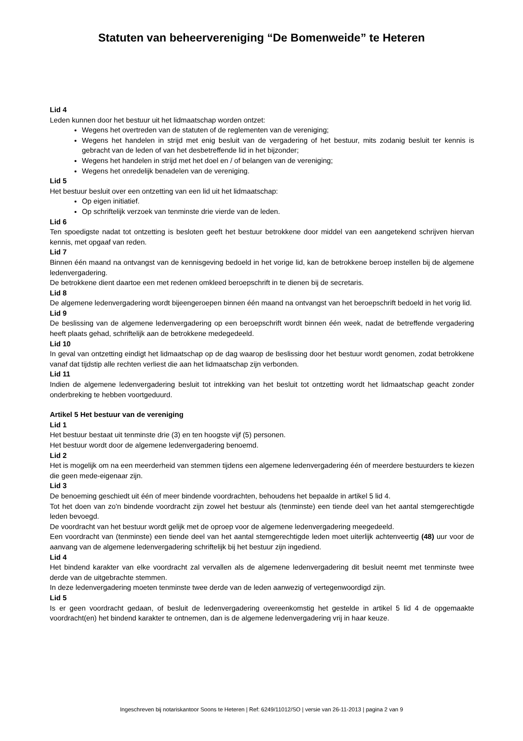Statuten van beheervereniging “De Bomenweide” te Heteren
Lid 4
Leden kunnen door het bestuur uit het lidmaatschap worden ontzet:
Wegens het overtreden van de statuten of de reglementen van de vereniging;
Wegens het handelen in strijd met enig besluit van de vergadering of het bestuur, mits zodanig besluit ter kennis is gebracht van de leden of van het desbetreffende lid in het bijzonder;
Wegens het handelen in strijd met het doel en / of belangen van de vereniging;
Wegens het onredelijk benadelen van de vereniging.
Lid 5
Het bestuur besluit over een ontzetting van een lid uit het lidmaatschap:
Op eigen initiatief.
Op schriftelijk verzoek van tenminste drie vierde van de leden.
Lid 6
Ten spoedigste nadat tot ontzetting is besloten geeft het bestuur betrokkene door middel van een aangetekend schrijven hiervan kennis, met opgaaf van reden.
Lid 7
Binnen één maand na ontvangst van de kennisgeving bedoeld in het vorige lid, kan de betrokkene beroep instellen bij de algemene ledenvergadering.
De betrokkene dient daartoe een met redenen omkleed beroepschrift in te dienen bij de secretaris.
Lid 8
De algemene ledenvergadering wordt bijeengeroepen binnen één maand na ontvangst van het beroepschrift bedoeld in het vorig lid.
Lid 9
De beslissing van de algemene ledenvergadering op een beroepschrift wordt binnen één week, nadat de betreffende vergadering heeft plaats gehad, schriftelijk aan de betrokkene medegedeeld.
Lid 10
In geval van ontzetting eindigt het lidmaatschap op de dag waarop de beslissing door het bestuur wordt genomen, zodat betrokkene vanaf dat tijdstip alle rechten verliest die aan het lidmaatschap zijn verbonden.
Lid 11
Indien de algemene ledenvergadering besluit tot intrekking van het besluit tot ontzetting wordt het lidmaatschap geacht zonder onderbreking te hebben voortgeduurd.
Artikel 5 Het bestuur van de vereniging
Lid 1
Het bestuur bestaat uit tenminste drie (3) en ten hoogste vijf (5) personen.
Het bestuur wordt door de algemene ledenvergadering benoemd.
Lid 2
Het is mogelijk om na een meerderheid van stemmen tijdens een algemene ledenvergadering één of meerdere bestuurders te kiezen die geen mede-eigenaar zijn.
Lid 3
De benoeming geschiedt uit één of meer bindende voordrachten, behoudens het bepaalde in artikel 5 lid 4.
Tot het doen van zo'n bindende voordracht zijn zowel het bestuur als (tenminste) een tiende deel van het aantal stemgerechtigde leden bevoegd.
De voordracht van het bestuur wordt gelijk met de oproep voor de algemene ledenvergadering meegedeeld.
Een voordracht van (tenminste) een tiende deel van het aantal stemgerechtigde leden moet uiterlijk achtenveertig (48) uur voor de aanvang van de algemene ledenvergadering schriftelijk bij het bestuur zijn ingediend.
Lid 4
Het bindend karakter van elke voordracht zal vervallen als de algemene ledenvergadering dit besluit neemt met tenminste twee derde van de uitgebrachte stemmen.
In deze ledenvergadering moeten tenminste twee derde van de leden aanwezig of vertegenwoordigd zijn.
Lid 5
Is er geen voordracht gedaan, of besluit de ledenvergadering overeenkomstig het gestelde in artikel 5 lid 4 de opgemaakte voordracht(en) het bindend karakter te ontnemen, dan is de algemene ledenvergadering vrij in haar keuze.
Ingeschreven bij notariskantoor Soons te Heteren | Ref: 6249/11012/SO | versie van 26-11-2013 | pagina 2 van 9